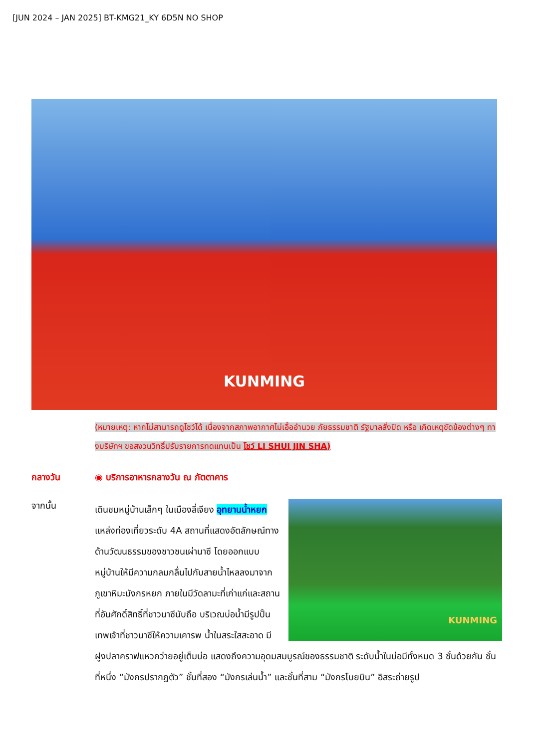[JUN 2024 – JAN 2025] BT-KMG21_KY 6D5N NO SHOP
KUNMING
(หมายเหตุ: หากไม่สามารถดูโชว์ได้ เนื่องจากสภาพอากาศไม่เอื้ออำนวย ภัยธรรมชาติ รัฐบาลสั่งปิด หรือ เกิดเหตุขัดข้องต่างๆ ทางบริษัทฯ ขอสงวนวิทธิ์ปรับรายการทดแทนเป็น โชว์ LI SHUI JIN SHA)
กลางวัน ◉ บริการอาหารกลางวัน ณ ภัตตาคาร
จากนั้น
KUNMING
เดินชมหมู่บ้านเล็กๆ ในเมืองลี่เจียง อุทยานน้ำหยก แหล่งท่องเที่ยวระดับ 4A สถานที่แสดงอัตลักษณ์ทางด้านวัฒนธรรมของชาวชนเผ่านาซี โดยออกแบบหมู่บ้านให้มีความกลมกลื่นไปกับสายน้ำไหลลงมาจากภูเขาหิมะมังกรหยก ภายในมีวัดลามะที่เก่าแก่และสถานที่อันศักดิ์สิทธิ์ที่ชาวนาซีนับถือ บริเวณบ่อน้ำมีรูปปั้นเทพเจ้าที่ชาวนาซีให้ความเคารพ น้ำในสระใสสะอาด มีฝูงปลาคราฟแหวกว่ายอยู่เต็มบ่อ แสดงถึงความอุดมสมบูรณ์ของธรรมชาติ ระดับน้ำในบ่อมีทั้งหมด 3 ชั้นด้วยกัน ชั้นที่หนึ่ง “มังกรปรากฎตัว” ชั้นที่สอง “มังกรเล่นน้ำ” และชั้นที่สาม “มังกรโบยบิน” อิสระถ่ายรูป